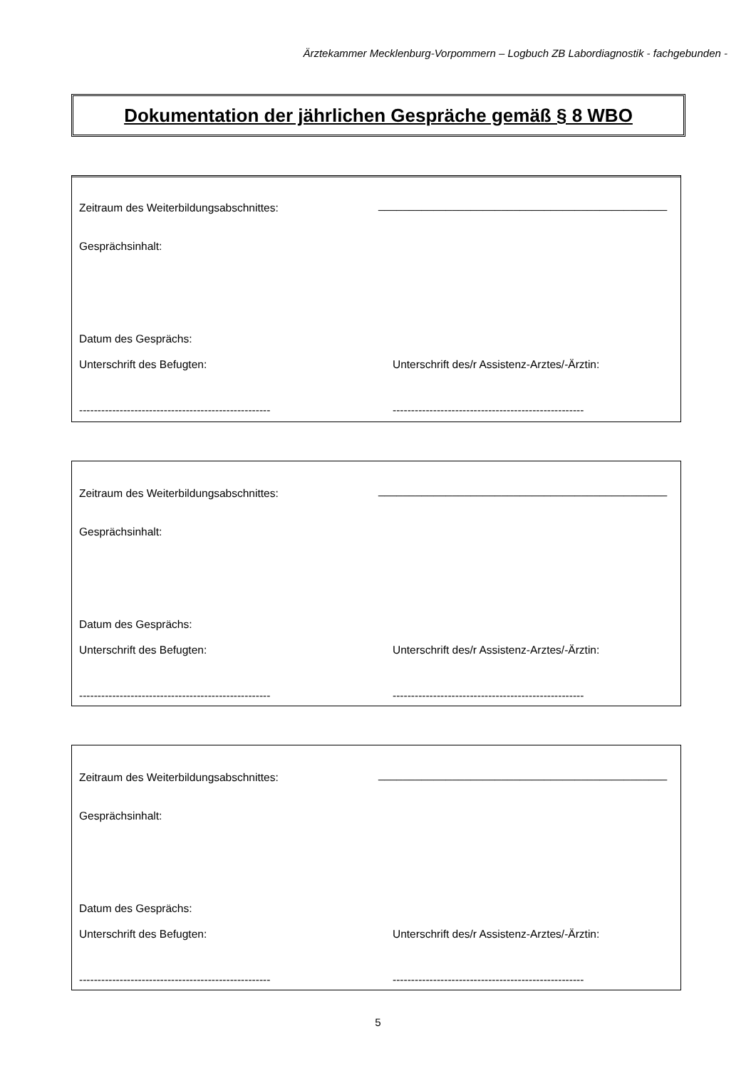Ärztekammer Mecklenburg-Vorpommern – Logbuch ZB Labordiagnostik - fachgebunden -
Dokumentation der jährlichen Gespräche gemäß § 8 WBO
Zeitraum des Weiterbildungsabschnittes:
_______________________________________________
Gesprächsinhalt:
Datum des Gesprächs:
Unterschrift des Befugten:
Unterschrift des/r Assistenz-Arztes/-Ärztin:
----------------------------------------------------
----------------------------------------------------
Zeitraum des Weiterbildungsabschnittes:
_______________________________________________
Gesprächsinhalt:
Datum des Gesprächs:
Unterschrift des Befugten:
Unterschrift des/r Assistenz-Arztes/-Ärztin:
----------------------------------------------------
----------------------------------------------------
Zeitraum des Weiterbildungsabschnittes:
_______________________________________________
Gesprächsinhalt:
Datum des Gesprächs:
Unterschrift des Befugten:
Unterschrift des/r Assistenz-Arztes/-Ärztin:
----------------------------------------------------
----------------------------------------------------
5